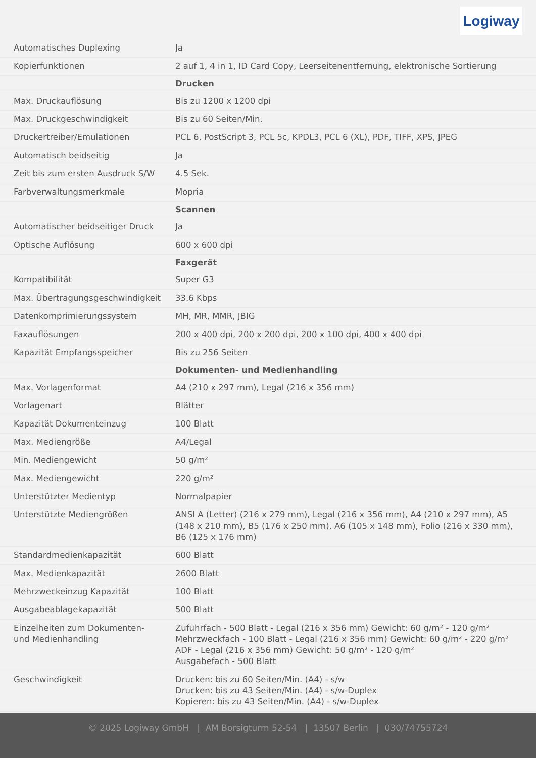Logiway
| Automatisches Duplexing | Ja |
| Kopierfunktionen | 2 auf 1, 4 in 1, ID Card Copy, Leerseitenentfernung, elektronische Sortierung |
| | Drucken |
| Max. Druckauflösung | Bis zu 1200 x 1200 dpi |
| Max. Druckgeschwindigkeit | Bis zu 60 Seiten/Min. |
| Druckertreiber/Emulationen | PCL 6, PostScript 3, PCL 5c, KPDL3, PCL 6 (XL), PDF, TIFF, XPS, JPEG |
| Automatisch beidseitig | Ja |
| Zeit bis zum ersten Ausdruck S/W | 4.5 Sek. |
| Farbverwaltungsmerkmale | Mopria |
| | Scannen |
| Automatischer beidseitiger Druck | Ja |
| Optische Auflösung | 600 x 600 dpi |
| | Faxgerät |
| Kompatibilität | Super G3 |
| Max. Übertragungsgeschwindigkeit | 33.6 Kbps |
| Datenkomprimierungssystem | MH, MR, MMR, JBIG |
| Faxauflösungen | 200 x 400 dpi, 200 x 200 dpi, 200 x 100 dpi, 400 x 400 dpi |
| Kapazität Empfangsspeicher | Bis zu 256 Seiten |
| | Dokumenten- und Medienhandling |
| Max. Vorlagenformat | A4 (210 x 297 mm), Legal (216 x 356 mm) |
| Vorlagenart | Blätter |
| Kapazität Dokumenteinzug | 100 Blatt |
| Max. Mediengröße | A4/Legal |
| Min. Mediengewicht | 50 g/m² |
| Max. Mediengewicht | 220 g/m² |
| Unterstützter Medientyp | Normalpapier |
| Unterstützte Mediengrößen | ANSI A (Letter) (216 x 279 mm), Legal (216 x 356 mm), A4 (210 x 297 mm), A5 (148 x 210 mm), B5 (176 x 250 mm), A6 (105 x 148 mm), Folio (216 x 330 mm), B6 (125 x 176 mm) |
| Standardmedienkapazität | 600 Blatt |
| Max. Medienkapazität | 2600 Blatt |
| Mehrzweckeinzug Kapazität | 100 Blatt |
| Ausgabeablagekapazität | 500 Blatt |
| Einzelheiten zum Dokumenten- und Medienhandling | Zufuhrfach - 500 Blatt - Legal (216 x 356 mm) Gewicht: 60 g/m² - 120 g/m² Mehrzweckfach - 100 Blatt - Legal (216 x 356 mm) Gewicht: 60 g/m² - 220 g/m² ADF - Legal (216 x 356 mm) Gewicht: 50 g/m² - 120 g/m² Ausgabefach - 500 Blatt |
| Geschwindigkeit | Drucken: bis zu 60 Seiten/Min. (A4) - s/w Drucken: bis zu 43 Seiten/Min. (A4) - s/w-Duplex Kopieren: bis zu 43 Seiten/Min. (A4) - s/w-Duplex |
© 2025 Logiway GmbH | AM Borsigturm 52-54 | 13507 Berlin | 030/74755724